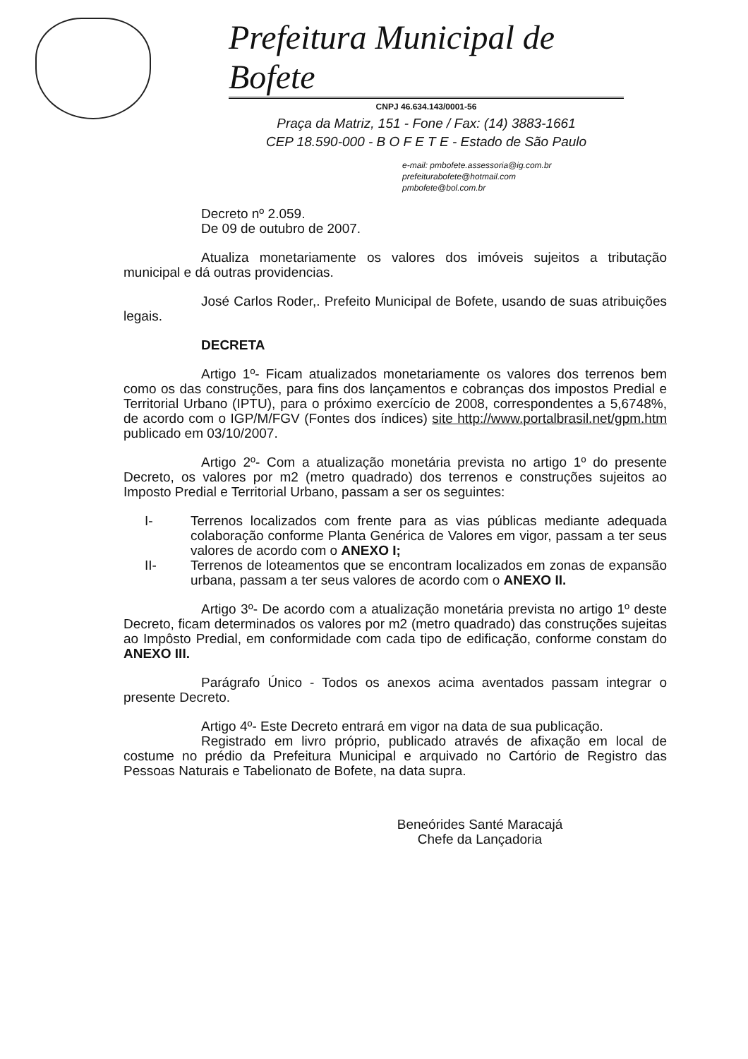Prefeitura Municipal de Bofete
CNPJ 46.634.143/0001-56
Praça da Matriz, 151 - Fone / Fax: (14) 3883-1661
CEP 18.590-000 - B O F E T E - Estado de São Paulo
e-mail: pmbofete.assessoria@ig.com.br
prefeiturabofete@hotmail.com
pmbofete@bol.com.br
Decreto nº 2.059.
De 09 de outubro de 2007.
Atualiza monetariamente os valores dos imóveis sujeitos a tributação municipal e dá outras providencias.
José Carlos Roder,. Prefeito Municipal de Bofete, usando de suas atribuições legais.
DECRETA
Artigo 1º- Ficam atualizados monetariamente os valores dos terrenos bem como os das construções, para fins dos lançamentos e cobranças dos impostos Predial e Territorial Urbano (IPTU), para o próximo exercício de 2008, correspondentes a 5,6748%, de acordo com o IGP/M/FGV (Fontes dos índices) site http://www.portalbrasil.net/gpm.htm publicado em 03/10/2007.
Artigo 2º- Com a atualização monetária prevista no artigo 1º do presente Decreto, os valores por m2 (metro quadrado) dos terrenos e construções sujeitos ao Imposto Predial e Territorial Urbano, passam a ser os seguintes:
I- Terrenos localizados com frente para as vias públicas mediante adequada colaboração conforme Planta Genérica de Valores em vigor, passam a ter seus valores de acordo com o ANEXO I;
II- Terrenos de loteamentos que se encontram localizados em zonas de expansão urbana, passam a ter seus valores de acordo com o ANEXO II.
Artigo 3º- De acordo com a atualização monetária prevista no artigo 1º deste Decreto, ficam determinados os valores por m2 (metro quadrado) das construções sujeitas ao Impôsto Predial, em conformidade com cada tipo de edificação, conforme constam do ANEXO III.
Parágrafo Único - Todos os anexos acima aventados passam integrar o presente Decreto.
Artigo 4º- Este Decreto entrará em vigor na data de sua publicação.
Registrado em livro próprio, publicado através de afixação em local de costume no prédio da Prefeitura Municipal e arquivado no Cartório de Registro das Pessoas Naturais e Tabelionato de Bofete, na data supra.
Beneórides Santé Maracajá
Chefe da Lançadoria